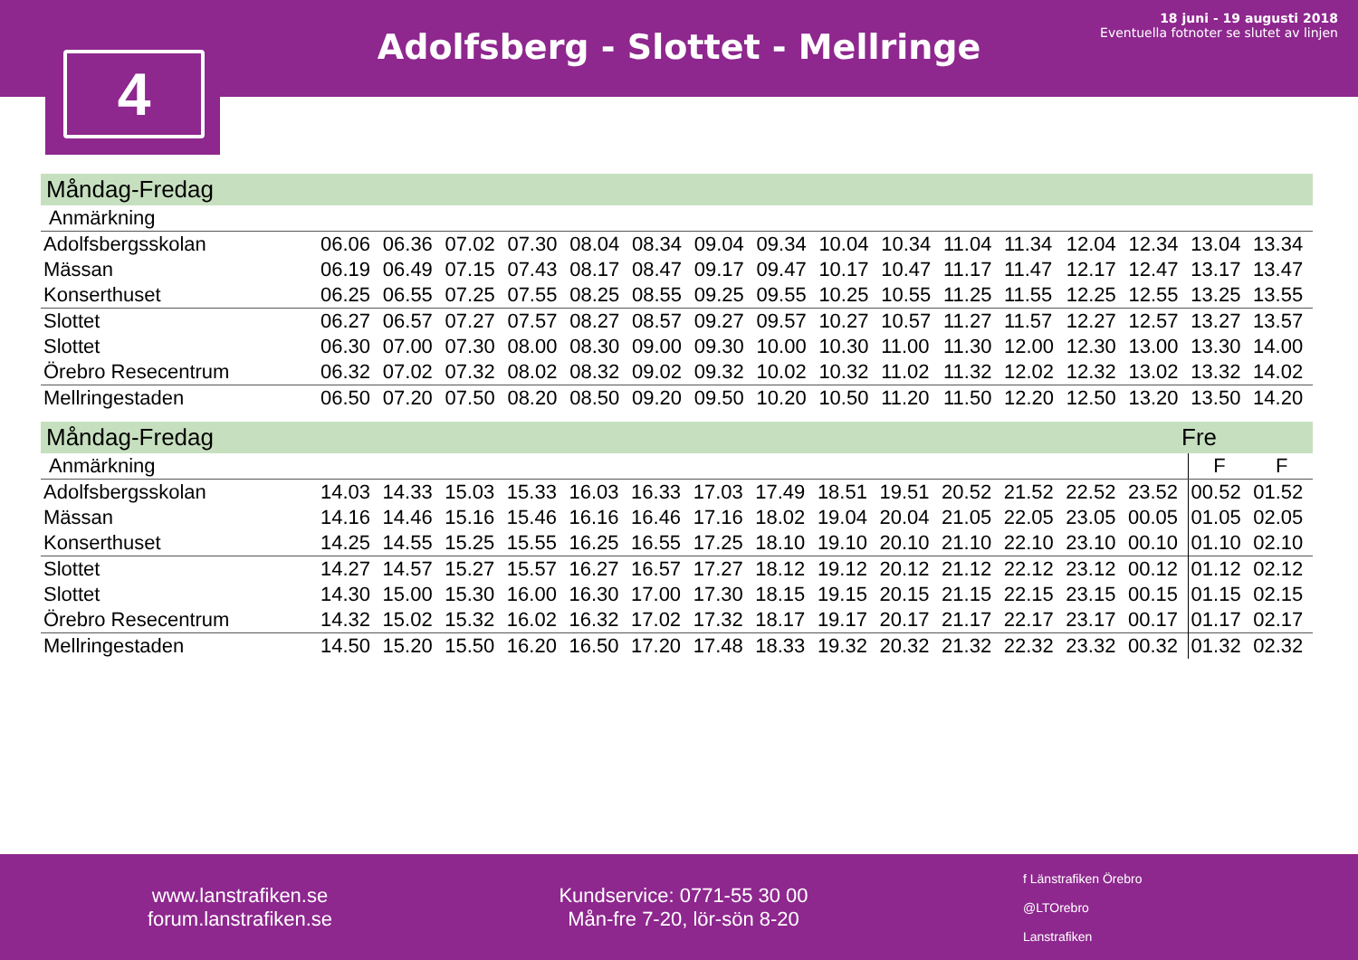Adolfsberg - Slottet - Mellringe
18 juni - 19 augusti 2018
Eventuella fotnoter se slutet av linjen
4
Måndag-Fredag
| Anmärkning | | | | | | | | | | | | | | | | |
| Adolfsbergsskolan | 06.06 | 06.36 | 07.02 | 07.30 | 08.04 | 08.34 | 09.04 | 09.34 | 10.04 | 10.34 | 11.04 | 11.34 | 12.04 | 12.34 | 13.04 | 13.34 |
| Mässan | 06.19 | 06.49 | 07.15 | 07.43 | 08.17 | 08.47 | 09.17 | 09.47 | 10.17 | 10.47 | 11.17 | 11.47 | 12.17 | 12.47 | 13.17 | 13.47 |
| Konserthuset | 06.25 | 06.55 | 07.25 | 07.55 | 08.25 | 08.55 | 09.25 | 09.55 | 10.25 | 10.55 | 11.25 | 11.55 | 12.25 | 12.55 | 13.25 | 13.55 |
| Slottet | 06.27 | 06.57 | 07.27 | 07.57 | 08.27 | 08.57 | 09.27 | 09.57 | 10.27 | 10.57 | 11.27 | 11.57 | 12.27 | 12.57 | 13.27 | 13.57 |
| Slottet | 06.30 | 07.00 | 07.30 | 08.00 | 08.30 | 09.00 | 09.30 | 10.00 | 10.30 | 11.00 | 11.30 | 12.00 | 12.30 | 13.00 | 13.30 | 14.00 |
| Örebro Resecentrum | 06.32 | 07.02 | 07.32 | 08.02 | 08.32 | 09.02 | 09.32 | 10.02 | 10.32 | 11.02 | 11.32 | 12.02 | 12.32 | 13.02 | 13.32 | 14.02 |
| Mellringestaden | 06.50 | 07.20 | 07.50 | 08.20 | 08.50 | 09.20 | 09.50 | 10.20 | 10.50 | 11.20 | 11.50 | 12.20 | 12.50 | 13.20 | 13.50 | 14.20 |
Måndag-Fredag Fre
| Anmärkning | | | | | | | | | | | | | | | F | F |
| Adolfsbergsskolan | 14.03 | 14.33 | 15.03 | 15.33 | 16.03 | 16.33 | 17.03 | 17.49 | 18.51 | 19.51 | 20.52 | 21.52 | 22.52 | 23.52 | 00.52 | 01.52 |
| Mässan | 14.16 | 14.46 | 15.16 | 15.46 | 16.16 | 16.46 | 17.16 | 18.02 | 19.04 | 20.04 | 21.05 | 22.05 | 23.05 | 00.05 | 01.05 | 02.05 |
| Konserthuset | 14.25 | 14.55 | 15.25 | 15.55 | 16.25 | 16.55 | 17.25 | 18.10 | 19.10 | 20.10 | 21.10 | 22.10 | 23.10 | 00.10 | 01.10 | 02.10 |
| Slottet | 14.27 | 14.57 | 15.27 | 15.57 | 16.27 | 16.57 | 17.27 | 18.12 | 19.12 | 20.12 | 21.12 | 22.12 | 23.12 | 00.12 | 01.12 | 02.12 |
| Slottet | 14.30 | 15.00 | 15.30 | 16.00 | 16.30 | 17.00 | 17.30 | 18.15 | 19.15 | 20.15 | 21.15 | 22.15 | 23.15 | 00.15 | 01.15 | 02.15 |
| Örebro Resecentrum | 14.32 | 15.02 | 15.32 | 16.02 | 16.32 | 17.02 | 17.32 | 18.17 | 19.17 | 20.17 | 21.17 | 22.17 | 23.17 | 00.17 | 01.17 | 02.17 |
| Mellringestaden | 14.50 | 15.20 | 15.50 | 16.20 | 16.50 | 17.20 | 17.48 | 18.33 | 19.32 | 20.32 | 21.32 | 22.32 | 23.32 | 00.32 | 01.32 | 02.32 |
www.lanstrafiken.se
forum.lanstrafiken.se
Kundservice: 0771-55 30 00
Mån-fre 7-20, lör-sön 8-20
f Länstrafiken Örebro
@LTOrebro
Lanstrafiken